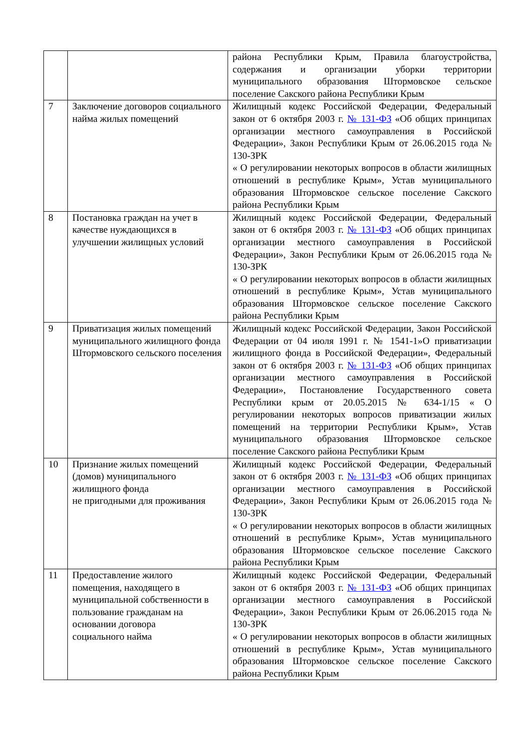| | | района Республики Крым, Правила благоустройства, содержания и организации уборки территории муниципального образования Штормовское сельское поселение Сакского района Республики Крым |
| 7 | Заключение договоров социального найма жилых помещений | Жилищный кодекс Российской Федерации, Федеральный закон от 6 октября 2003 г. № 131-ФЗ «Об общих принципах организации местного самоуправления в Российской Федерации», Закон Республики Крым от 26.06.2015 года № 130-ЗРК « О регулировании некоторых вопросов в области жилищных отношений в республике Крым», Устав муниципального образования Штормовское сельское поселение Сакского района Республики Крым |
| 8 | Постановка граждан на учет в качестве нуждающихся в улучшении жилищных условий | Жилищный кодекс Российской Федерации, Федеральный закон от 6 октября 2003 г. № 131-ФЗ «Об общих принципах организации местного самоуправления в Российской Федерации», Закон Республики Крым от 26.06.2015 года № 130-ЗРК « О регулировании некоторых вопросов в области жилищных отношений в республике Крым», Устав муниципального образования Штормовское сельское поселение Сакского района Республики Крым |
| 9 | Приватизация жилых помещений муниципального жилищного фонда Штормовского сельского поселения | Жилищный кодекс Российской Федерации, Закон Российской Федерации от 04 июля 1991 г. № 1541-1»О приватизации жилищного фонда в Российской Федерации», Федеральный закон от 6 октября 2003 г. № 131-ФЗ «Об общих принципах организации местного самоуправления в Российской Федерации», Постановление Государственного совета Республики крым от 20.05.2015 № 634-1/15 « О регулировании некоторых вопросов приватизации жилых помещений на территории Республики Крым», Устав муниципального образования Штормовское сельское поселение Сакского района Республики Крым |
| 10 | Признание жилых помещений (домов) муниципального жилищного фонда не пригодными для проживания | Жилищный кодекс Российской Федерации, Федеральный закон от 6 октября 2003 г. № 131-ФЗ «Об общих принципах организации местного самоуправления в Российской Федерации», Закон Республики Крым от 26.06.2015 года № 130-ЗРК « О регулировании некоторых вопросов в области жилищных отношений в республике Крым», Устав муниципального образования Штормовское сельское поселение Сакского района Республики Крым |
| 11 | Предоставление жилого помещения, находящего в муниципальной собственности в пользование гражданам на основании договора социального найма | Жилищный кодекс Российской Федерации, Федеральный закон от 6 октября 2003 г. № 131-ФЗ «Об общих принципах организации местного самоуправления в Российской Федерации», Закон Республики Крым от 26.06.2015 года № 130-ЗРК « О регулировании некоторых вопросов в области жилищных отношений в республике Крым», Устав муниципального образования Штормовское сельское поселение Сакского района Республики Крым |